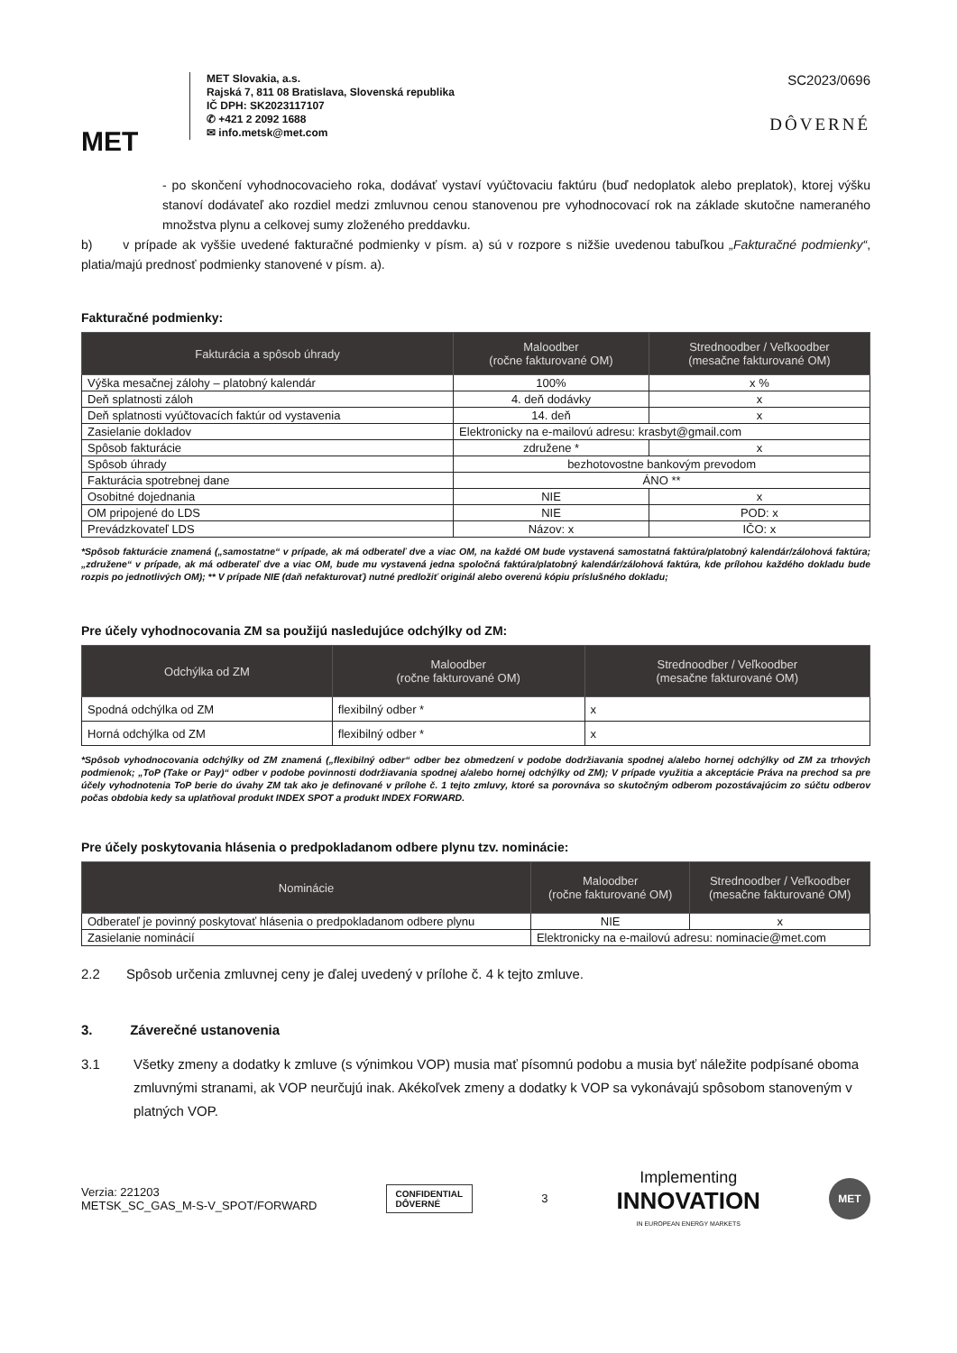MET
MET Slovakia, a.s.
Rajská 7, 811 08 Bratislava, Slovenská republika
IČ DPH: SK2023117107
✆ +421 2 2092 1688
✉ info.metsk@met.com
SC2023/0696
DÔVERNÉ
- po skončení vyhodnocovacieho roka, dodávať vystaví vyúčtovaciu faktúru (buď nedoplatok alebo preplatok), ktorej výšku stanoví dodávateľ ako rozdiel medzi zmluvnou cenou stanovenou pre vyhodnocovací rok na základe skutočne nameraného množstva plynu a celkovej sumy zloženého preddavku.
b) v prípade ak vyššie uvedené fakturačné podmienky v písm. a) sú v rozpore s nižšie uvedenou tabuľkou „Fakturačné podmienky“, platia/majú prednosť podmienky stanovené v písm. a).
Fakturačné podmienky:
| Fakturácia a spôsob úhrady | Maloodber (ročne fakturované OM) | Strednoodber / Veľkoodber (mesačne fakturované OM) |
| --- | --- | --- |
| Výška mesačnej zálohy – platobný kalendár | 100% | x % |
| Deň splatnosti záloh | 4. deň dodávky | x |
| Deň splatnosti vyúčtovacích faktúr od vystavenia | 14. deň | x |
| Zasielanie dokladov | Elektronicky na e-mailovú adresu: krasbyt@gmail.com | |
| Spôsob fakturácie | združene * | x |
| Spôsob úhrady | bezhotovostne bankovým prevodom | |
| Fakturácia spotrebnej dane | ÁNO ** | |
| Osobitné dojednania | NIE | x |
| OM pripojené do LDS | NIE | POD: x |
| Prevádzkovateľ LDS | Názov: x | IČO: x |
*Spôsob fakturácie znamená („samostatne“ v prípade, ak má odberateľ dve a viac OM, na každé OM bude vystavená samostatná faktúra/platobný kalendár/zálohová faktúra; „združene“ v prípade, ak má odberateľ dve a viac OM, bude mu vystavená jedna spoločná faktúra/platobný kalendár/zálohová faktúra, kde prílohou každého dokladu bude rozpis po jednotlivých OM); ** V prípade NIE (daň nefakturovať) nutné predložiť originál alebo overenú kópiu príslušného dokladu;
Pre účely vyhodnocovania ZM sa použijú nasledujúce odchýlky od ZM:
| Odchýlka od ZM | Maloodber (ročne fakturované OM) | Strednoodber / Veľkoodber (mesačne fakturované OM) |
| --- | --- | --- |
| Spodná odchýlka od ZM | flexibilný odber * | x |
| Horná odchýlka od ZM | flexibilný odber * | x |
*Spôsob vyhodnocovania odchýlky od ZM znamená („flexibilný odber“ odber bez obmedzení v podobe dodržiavania spodnej a/alebo hornej odchýlky od ZM za trhových podmienok; „ToP (Take or Pay)“ odber v podobe povinnosti dodržiavania spodnej a/alebo hornej odchýlky od ZM); V prípade využitia a akceptácie Práva na prechod sa pre účely vyhodnotenia ToP berie do úvahy ZM tak ako je definované v prílohe č. 1 tejto zmluvy, ktoré sa porovnáva so skutočným odberom pozostávajúcim zo súčtu odberov počas obdobia kedy sa uplatňoval produkt INDEX SPOT a produkt INDEX FORWARD.
Pre účely poskytovania hlásenia o predpokladanom odbere plynu tzv. nominácie:
| Nominácie | Maloodber (ročne fakturované OM) | Strednoodber / Veľkoodber (mesačne fakturované OM) |
| --- | --- | --- |
| Odberateľ je povinný poskytovať hlásenia o predpokladanom odbere plynu | NIE | x |
| Zasielanie nominácií | Elektronicky na e-mailovú adresu: nominacie@met.com | |
2.2 Spôsob určenia zmluvnej ceny je ďalej uvedený v prílohe č. 4 k tejto zmluve.
3. Záverečné ustanovenia
3.1 Všetky zmeny a dodatky k zmluve (s výnimkou VOP) musia mať písomnú podobu a musia byť náležite podpísané oboma zmluvnými stranami, ak VOP neurčujú inak. Akékoľvek zmeny a dodatky k VOP sa vykonávajú spôsobom stanoveným v platných VOP.
Verzia: 221203
METSK_SC_GAS_M-S-V_SPOT/FORWARD
CONFIDENTIAL
DÔVERNÉ
3
Implementing
INNOVATION
IN EUROPEAN ENERGY MARKETS
MET